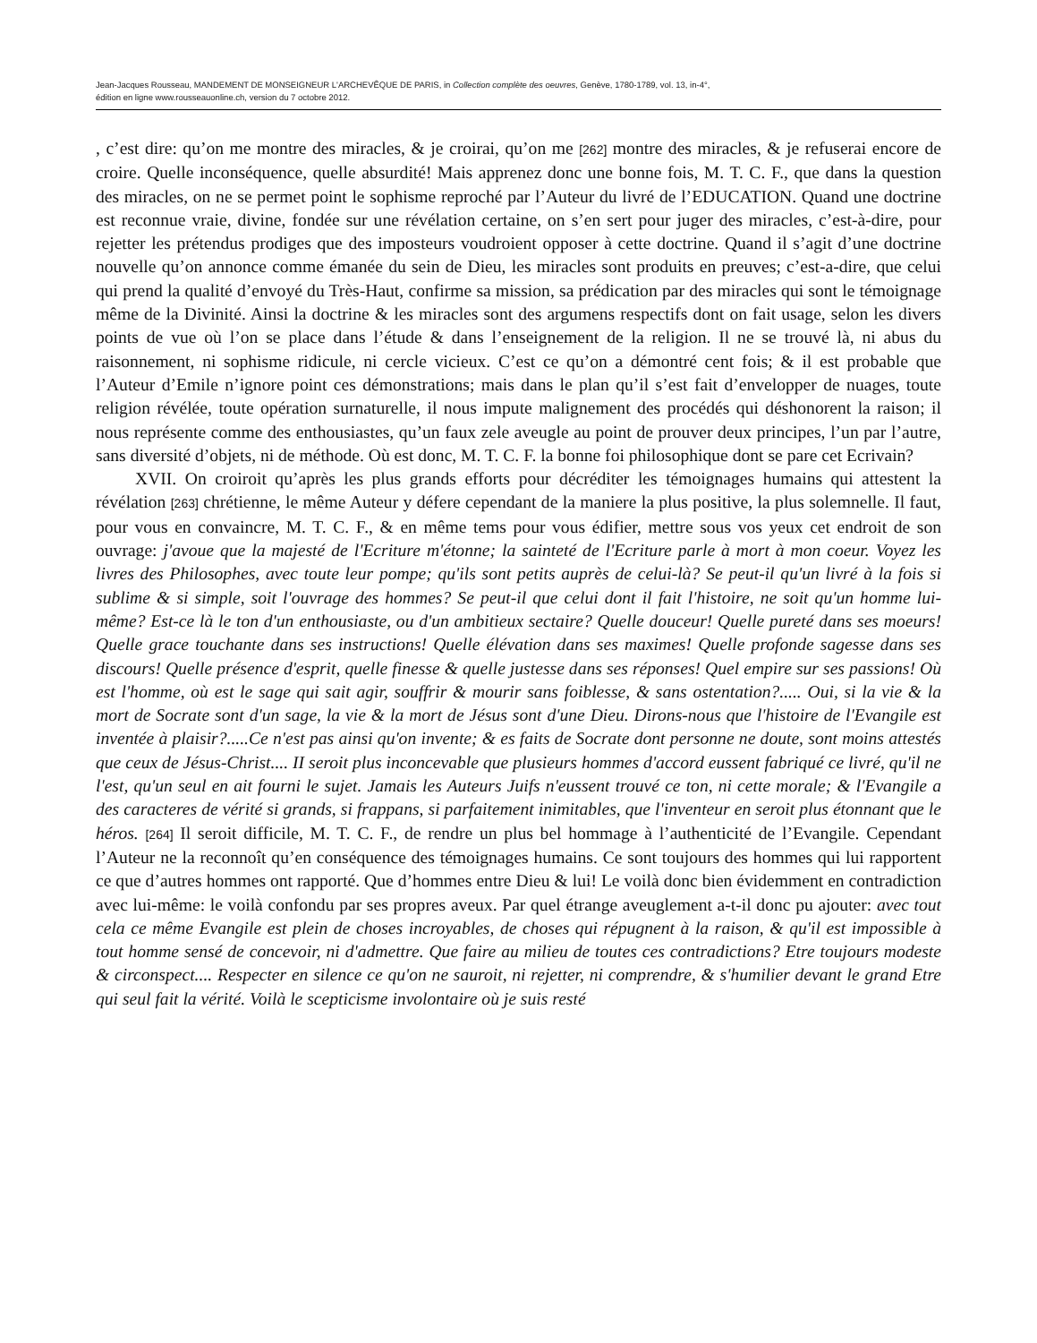Jean-Jacques Rousseau, MANDEMENT DE MONSEIGNEUR L'ARCHEVÊQUE DE PARIS, in Collection complète des oeuvres, Genève, 1780-1789, vol. 13, in-4°,
édition en ligne www.rousseauonline.ch, version du 7 octobre 2012.
, c’est dire: qu’on me montre des miracles, & je croirai, qu’on me [262] montre des miracles, & je refuserai encore de croire. Quelle inconséquence, quelle absurdité! Mais apprenez donc une bonne fois, M. T. C. F., que dans la question des miracles, on ne se permet point le sophisme reproché par l’Auteur du livré de l’EDUCATION. Quand une doctrine est reconnue vraie, divine, fondée sur une révélation certaine, on s’en sert pour juger des miracles, c’est-à-dire, pour rejetter les prétendus prodiges que des imposteurs voudroient opposer à cette doctrine. Quand il s’agit d’une doctrine nouvelle qu’on annonce comme émanée du sein de Dieu, les miracles sont produits en preuves; c’est-a-dire, que celui qui prend la qualité d’envoyé du Très-Haut, confirme sa mission, sa prédication par des miracles qui sont le témoignage même de la Divinité. Ainsi la doctrine & les miracles sont des argumens respectifs dont on fait usage, selon les divers points de vue où l’on se place dans l’étude & dans l’enseignement de la religion. Il ne se trouvé là, ni abus du raisonnement, ni sophisme ridicule, ni cercle vicieux. C’est ce qu’on a démontré cent fois; & il est probable que l’Auteur d’Emile n’ignore point ces démonstrations; mais dans le plan qu’il s’est fait d’envelopper de nuages, toute religion révélée, toute opération surnaturelle, il nous impute malignement des procédés qui déshonorent la raison; il nous représente comme des enthousiastes, qu’un faux zele aveugle au point de prouver deux principes, l’un par l’autre, sans diversité d’objets, ni de méthode. Où est donc, M. T. C. F. la bonne foi philosophique dont se pare cet Ecrivain?
XVII. On croiroit qu’après les plus grands efforts pour décréditer les témoignages humains qui attestent la révélation [263] chrétienne, le même Auteur y défere cependant de la maniere la plus positive, la plus solemnelle. Il faut, pour vous en convaincre, M. T. C. F., & en même tems pour vous édifier, mettre sous vos yeux cet endroit de son ouvrage: j'avoue que la majesté de l'Ecriture m'étonne; la sainteté de l'Ecriture parle à mort à mon coeur. Voyez les livres des Philosophes, avec toute leur pompe; qu'ils sont petits auprès de celui-là? Se peut-il qu'un livré à la fois si sublime & si simple, soit l'ouvrage des hommes? Se peut-il que celui dont il fait l'histoire, ne soit qu'un homme lui-même? Est-ce là le ton d'un enthousiaste, ou d'un ambitieux sectaire? Quelle douceur! Quelle pureté dans ses moeurs! Quelle grace touchante dans ses instructions! Quelle élévation dans ses maximes! Quelle profonde sagesse dans ses discours! Quelle présence d'esprit, quelle finesse & quelle justesse dans ses réponses! Quel empire sur ses passions! Où est l'homme, où est le sage qui sait agir, souffrir & mourir sans foiblesse, & sans ostentation?..... Oui, si la vie & la mort de Socrate sont d'un sage, la vie & la mort de Jésus sont d'une Dieu. Dirons-nous que l'histoire de l'Evangile est inventée à plaisir?.....Ce n'est pas ainsi qu'on invente; & es faits de Socrate dont personne ne doute, sont moins attestés que ceux de Jésus-Christ.... II seroit plus inconcevable que plusieurs hommes d'accord eussent fabriqué ce livré, qu'il ne l'est, qu'un seul en ait fourni le sujet. Jamais les Auteurs Juifs n'eussent trouvé ce ton, ni cette morale; & l'Evangile a des caracteres de vérité si grands, si frappans, si parfaitement inimitables, que l'inventeur en seroit plus étonnant que le héros. [264] Il seroit difficile, M. T. C. F., de rendre un plus bel hommage à l’authenticité de l’Evangile. Cependant l’Auteur ne la reconnoît qu’en conséquence des témoignages humains. Ce sont toujours des hommes qui lui rapportent ce que d’autres hommes ont rapporté. Que d’hommes entre Dieu & lui! Le voilà donc bien évidemment en contradiction avec lui-même: le voilà confondu par ses propres aveux. Par quel étrange aveuglement a-t-il donc pu ajouter: avec tout cela ce même Evangile est plein de choses incroyables, de choses qui répugnent à la raison, & qu'il est impossible à tout homme sensé de concevoir, ni d'admettre. Que faire au milieu de toutes ces contradictions? Etre toujours modeste & circonspect.... Respecter en silence ce qu'on ne sauroit, ni rejetter, ni comprendre, & s'humilier devant le grand Etre qui seul fait la vérité. Voilà le scepticisme involontaire où je suis resté